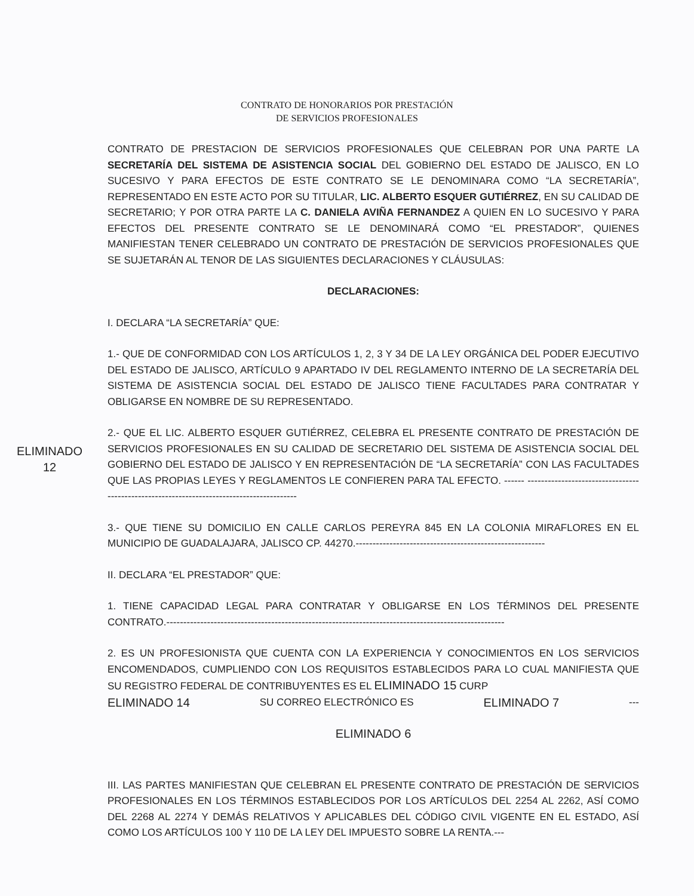CONTRATO DE HONORARIOS POR PRESTACIÓN
DE SERVICIOS PROFESIONALES
CONTRATO DE PRESTACION DE SERVICIOS PROFESIONALES QUE CELEBRAN POR UNA PARTE LA SECRETARÍA DEL SISTEMA DE ASISTENCIA SOCIAL DEL GOBIERNO DEL ESTADO DE JALISCO, EN LO SUCESIVO Y PARA EFECTOS DE ESTE CONTRATO SE LE DENOMINARA COMO “LA SECRETARÍA”, REPRESENTADO EN ESTE ACTO POR SU TITULAR, LIC. ALBERTO ESQUER GUTIÉRREZ, EN SU CALIDAD DE SECRETARIO; Y POR OTRA PARTE LA C. DANIELA AVIÑA FERNANDEZ A QUIEN EN LO SUCESIVO Y PARA EFECTOS DEL PRESENTE CONTRATO SE LE DENOMINARÁ COMO “EL PRESTADOR”, QUIENES MANIFIESTAN TENER CELEBRADO UN CONTRATO DE PRESTACIÓN DE SERVICIOS PROFESIONALES QUE SE SUJETARÁN AL TENOR DE LAS SIGUIENTES DECLARACIONES Y CLÁUSULAS:
DECLARACIONES:
I. DECLARA “LA SECRETARÍA” QUE:
1.- QUE DE CONFORMIDAD CON LOS ARTÍCULOS 1, 2, 3 Y 34 DE LA LEY ORGÁNICA DEL PODER EJECUTIVO DEL ESTADO DE JALISCO, ARTÍCULO 9 APARTADO IV DEL REGLAMENTO INTERNO DE LA SECRETARÍA DEL SISTEMA DE ASISTENCIA SOCIAL DEL ESTADO DE JALISCO TIENE FACULTADES PARA CONTRATAR Y OBLIGARSE EN NOMBRE DE SU REPRESENTADO.
ELIMINADO 12
2.- QUE EL LIC. ALBERTO ESQUER GUTIÉRREZ, CELEBRA EL PRESENTE CONTRATO DE PRESTACIÓN DE SERVICIOS PROFESIONALES EN SU CALIDAD DE SECRETARIO DEL SISTEMA DE ASISTENCIA SOCIAL DEL GOBIERNO DEL ESTADO DE JALISCO Y EN REPRESENTACIÓN DE “LA SECRETARÍA” CON LAS FACULTADES QUE LAS PROPIAS LEYES Y REGLAMENTOS LE CONFIEREN PARA TAL EFECTO. ------ -----------------------------------------------------------------------------------------
3.- QUE TIENE SU DOMICILIO EN CALLE CARLOS PEREYRA 845 EN LA COLONIA MIRAFLORES EN EL MUNICIPIO DE GUADALAJARA, JALISCO CP. 44270.--------------------------------------------------------
II. DECLARA “EL PRESTADOR” QUE:
1. TIENE CAPACIDAD LEGAL PARA CONTRATAR Y OBLIGARSE EN LOS TÉRMINOS DEL PRESENTE CONTRATO.----------------------------------------------------------------------------------------------------
2. ES UN PROFESIONISTA QUE CUENTA CON LA EXPERIENCIA Y CONOCIMIENTOS EN LOS SERVICIOS ENCOMENDADOS, CUMPLIENDO CON LOS REQUISITOS ESTABLECIDOS PARA LO CUAL MANIFIESTA QUE SU REGISTRO FEDERAL DE CONTRIBUYENTES ES EL ELIMINADO 15 CURP
ELIMINADO 14 SU CORREO ELECTRÓNICO ES ELIMINADO 7 ---
ELIMINADO 6
III. LAS PARTES MANIFIESTAN QUE CELEBRAN EL PRESENTE CONTRATO DE PRESTACIÓN DE SERVICIOS PROFESIONALES EN LOS TÉRMINOS ESTABLECIDOS POR LOS ARTÍCULOS DEL 2254 AL 2262, ASÍ COMO DEL 2268 AL 2274 Y DEMÁS RELATIVOS Y APLICABLES DEL CÓDIGO CIVIL VIGENTE EN EL ESTADO, ASÍ COMO LOS ARTÍCULOS 100 Y 110 DE LA LEY DEL IMPUESTO SOBRE LA RENTA.---